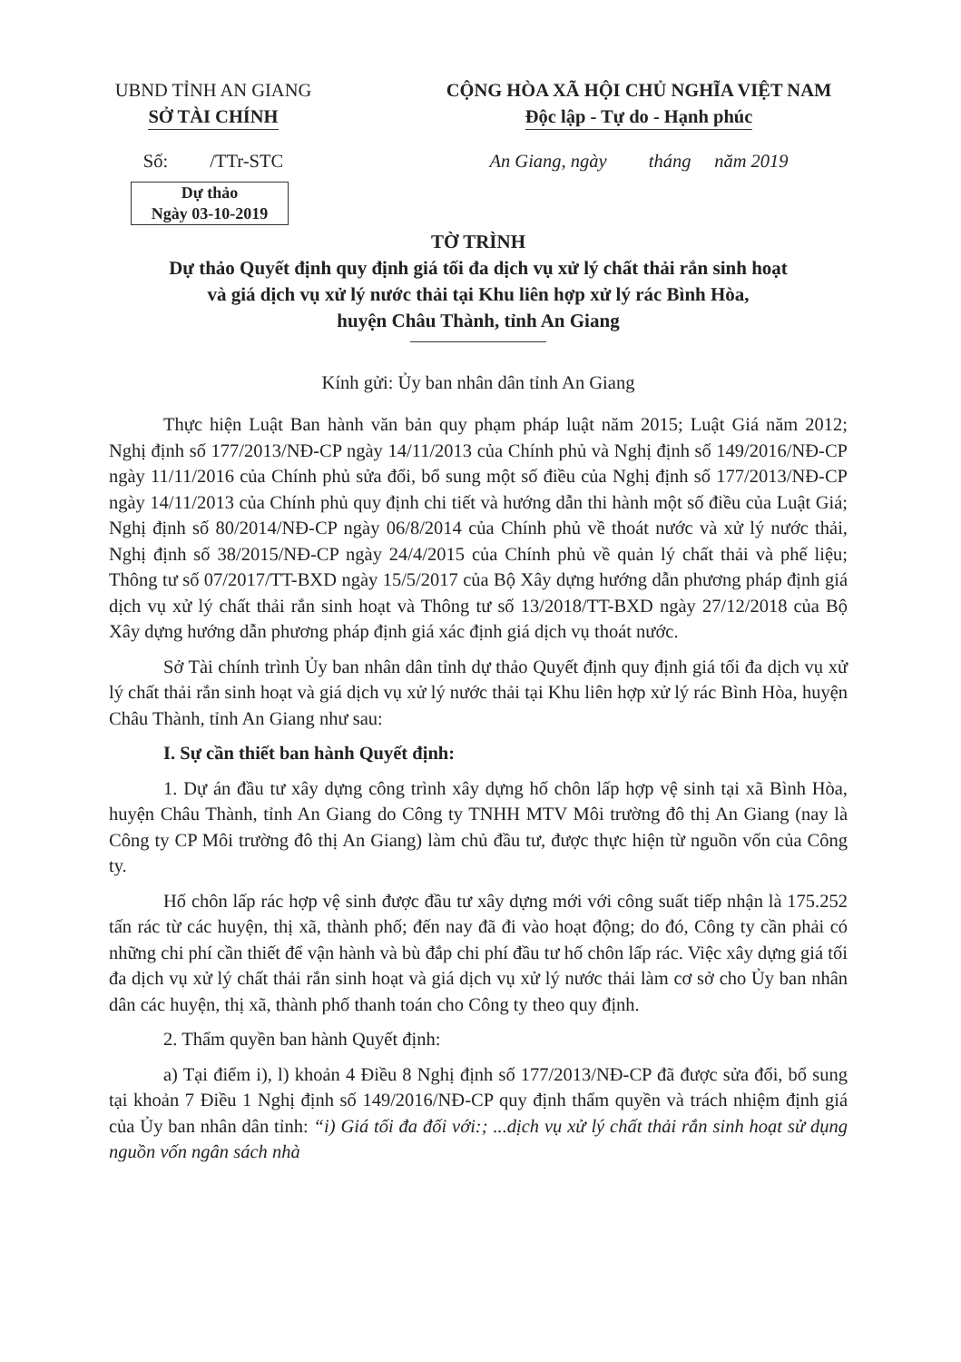UBND TỈNH AN GIANG
SỞ TÀI CHÍNH
CỘNG HÒA XÃ HỘI CHỦ NGHĨA VIỆT NAM
Độc lập - Tự do - Hạnh phúc
Số: /TTr-STC
An Giang, ngày tháng năm 2019
Dự thảo
Ngày 03-10-2019
TỜ TRÌNH
Dự thảo Quyết định quy định giá tối đa dịch vụ xử lý chất thải rắn sinh hoạt
và giá dịch vụ xử lý nước thải tại Khu liên hợp xử lý rác Bình Hòa,
huyện Châu Thành, tỉnh An Giang
Kính gửi: Ủy ban nhân dân tỉnh An Giang
Thực hiện Luật Ban hành văn bản quy phạm pháp luật năm 2015; Luật Giá năm 2012; Nghị định số 177/2013/NĐ-CP ngày 14/11/2013 của Chính phủ và Nghị định số 149/2016/NĐ-CP ngày 11/11/2016 của Chính phủ sửa đổi, bổ sung một số điều của Nghị định số 177/2013/NĐ-CP ngày 14/11/2013 của Chính phủ quy định chi tiết và hướng dẫn thi hành một số điều của Luật Giá; Nghị định số 80/2014/NĐ-CP ngày 06/8/2014 của Chính phủ về thoát nước và xử lý nước thải, Nghị định số 38/2015/NĐ-CP ngày 24/4/2015 của Chính phủ về quản lý chất thải và phế liệu; Thông tư số 07/2017/TT-BXD ngày 15/5/2017 của Bộ Xây dựng hướng dẫn phương pháp định giá dịch vụ xử lý chất thải rắn sinh hoạt và Thông tư số 13/2018/TT-BXD ngày 27/12/2018 của Bộ Xây dựng hướng dẫn phương pháp định giá xác định giá dịch vụ thoát nước.
Sở Tài chính trình Ủy ban nhân dân tỉnh dự thảo Quyết định quy định giá tối đa dịch vụ xử lý chất thải rắn sinh hoạt và giá dịch vụ xử lý nước thải tại Khu liên hợp xử lý rác Bình Hòa, huyện Châu Thành, tỉnh An Giang như sau:
I. Sự cần thiết ban hành Quyết định:
1. Dự án đầu tư xây dựng công trình xây dựng hố chôn lấp hợp vệ sinh tại xã Bình Hòa, huyện Châu Thành, tỉnh An Giang do Công ty TNHH MTV Môi trường đô thị An Giang (nay là Công ty CP Môi trường đô thị An Giang) làm chủ đầu tư, được thực hiện từ nguồn vốn của Công ty.
Hố chôn lấp rác hợp vệ sinh được đầu tư xây dựng mới với công suất tiếp nhận là 175.252 tấn rác từ các huyện, thị xã, thành phố; đến nay đã đi vào hoạt động; do đó, Công ty cần phải có những chi phí cần thiết để vận hành và bù đắp chi phí đầu tư hố chôn lấp rác. Việc xây dựng giá tối đa dịch vụ xử lý chất thải rắn sinh hoạt và giá dịch vụ xử lý nước thải làm cơ sở cho Ủy ban nhân dân các huyện, thị xã, thành phố thanh toán cho Công ty theo quy định.
2. Thẩm quyền ban hành Quyết định:
a) Tại điểm i), l) khoản 4 Điều 8 Nghị định số 177/2013/NĐ-CP đã được sửa đổi, bổ sung tại khoản 7 Điều 1 Nghị định số 149/2016/NĐ-CP quy định thẩm quyền và trách nhiệm định giá của Ủy ban nhân dân tỉnh: “i) Giá tối đa đối với:; ...dịch vụ xử lý chất thải rắn sinh hoạt sử dụng nguồn vốn ngân sách nhà